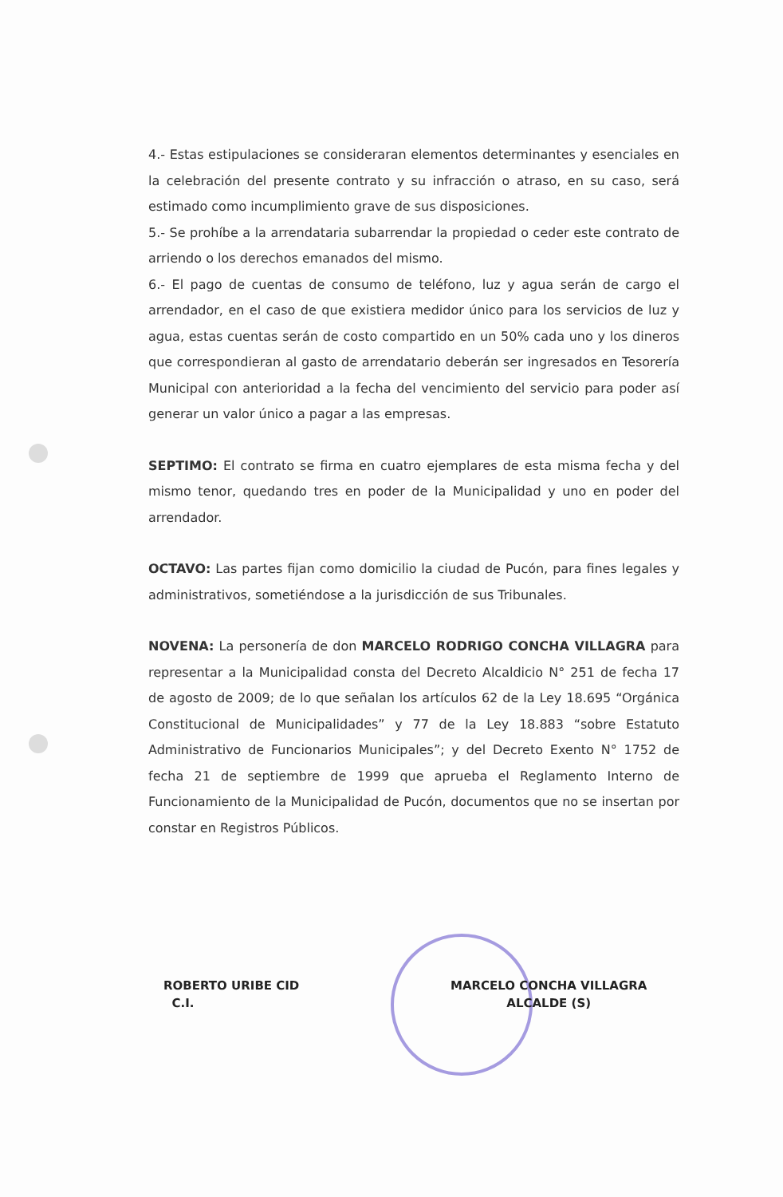4.- Estas estipulaciones se consideraran elementos determinantes y esenciales en la celebración del presente contrato y su infracción o atraso, en su caso, será estimado como incumplimiento grave de sus disposiciones.
5.- Se prohíbe a la arrendataria subarrendar la propiedad o ceder este contrato de arriendo o los derechos emanados del mismo.
6.- El pago de cuentas de consumo de teléfono, luz y agua serán de cargo el arrendador, en el caso de que existiera medidor único para los servicios de luz y agua, estas cuentas serán de costo compartido en un 50% cada uno y los dineros que correspondieran al gasto de arrendatario deberán ser ingresados en Tesorería Municipal con anterioridad a la fecha del vencimiento del servicio para poder así generar un valor único a pagar a las empresas.
SEPTIMO: El contrato se firma en cuatro ejemplares de esta misma fecha y del mismo tenor, quedando tres en poder de la Municipalidad y uno en poder del arrendador.
OCTAVO: Las partes fijan como domicilio la ciudad de Pucón, para fines legales y administrativos, sometiéndose a la jurisdicción de sus Tribunales.
NOVENA: La personería de don MARCELO RODRIGO CONCHA VILLAGRA para representar a la Municipalidad consta del Decreto Alcaldicio N° 251 de fecha 17 de agosto de 2009; de lo que señalan los artículos 62 de la Ley 18.695 “Orgánica Constitucional de Municipalidades” y 77 de la Ley 18.883 “sobre Estatuto Administrativo de Funcionarios Municipales”; y del Decreto Exento N° 1752 de fecha 21 de septiembre de 1999 que aprueba el Reglamento Interno de Funcionamiento de la Municipalidad de Pucón, documentos que no se insertan por constar en Registros Públicos.
ROBERTO URIBE CID
C.I.
MARCELO CONCHA VILLAGRA
ALCALDE (S)